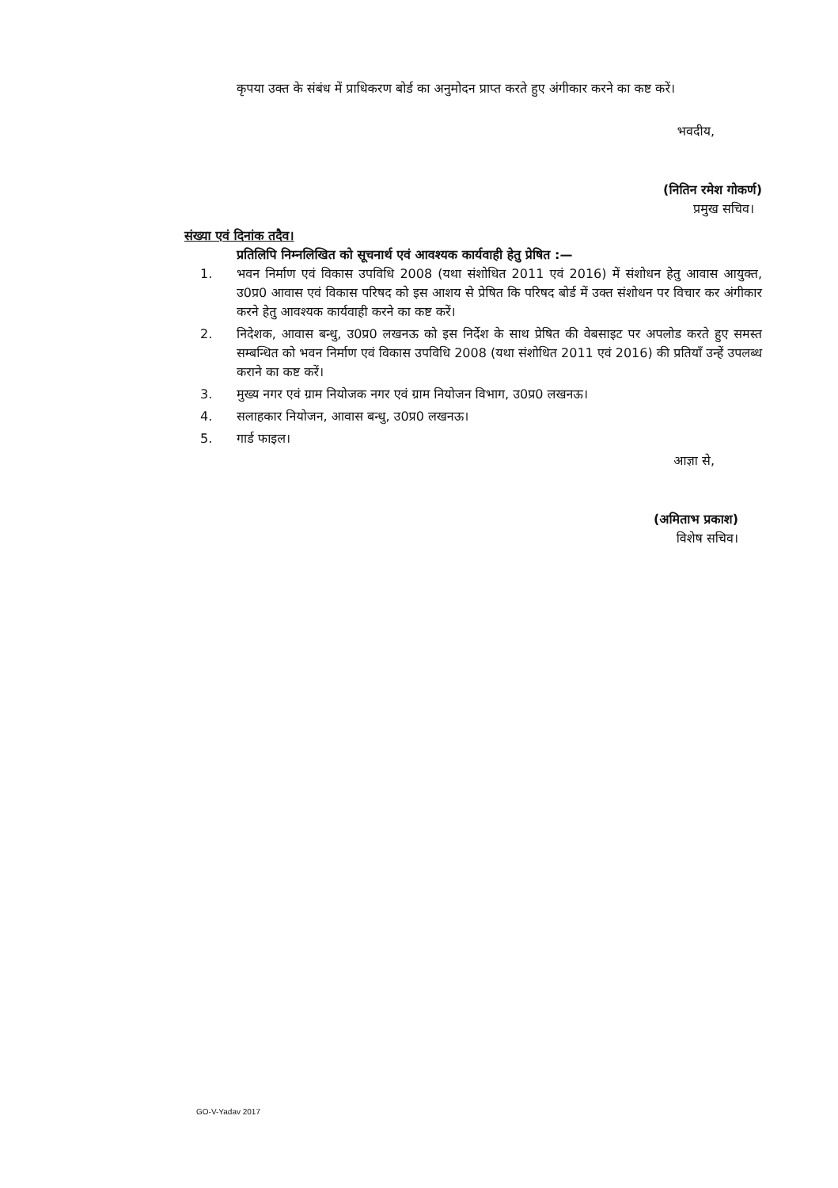कृपया उक्त के संबंध में प्राधिकरण बोर्ड का अनुमोदन प्राप्त करते हुए अंगीकार करने का कष्ट करें।
भवदीय,
(नितिन रमेश गोकर्ण)
प्रमुख सचिव।
संख्या एवं दिनांक तदैव।
प्रतिलिपि निम्नलिखित को सूचनार्थ एवं आवश्यक कार्यवाही हेतु प्रेषित :—
1. भवन निर्माण एवं विकास उपविधि 2008 (यथा संशोधित 2011 एवं 2016) में संशोधन हेतु आवास आयुक्त, उ0प्र0 आवास एवं विकास परिषद को इस आशय से प्रेषित कि परिषद बोर्ड में उक्त संशोधन पर विचार कर अंगीकार करने हेतु आवश्यक कार्यवाही करने का कष्ट करें।
2. निदेशक, आवास बन्धु, उ0प्र0 लखनऊ को इस निर्देश के साथ प्रेषित की वेबसाइट पर अपलोड करते हुए समस्त सम्बन्धित को भवन निर्माण एवं विकास उपविधि 2008 (यथा संशोधित 2011 एवं 2016) की प्रतियाँ उन्हें उपलब्ध कराने का कष्ट करें।
3. मुख्य नगर एवं ग्राम नियोजक नगर एवं ग्राम नियोजन विभाग, उ0प्र0 लखनऊ।
4. सलाहकार नियोजन, आवास बन्धु, उ0प्र0 लखनऊ।
5. गार्ड फाइल।
आज्ञा से,
(अमिताभ प्रकाश)
विशेष सचिव।
GO-V-Yadav 2017